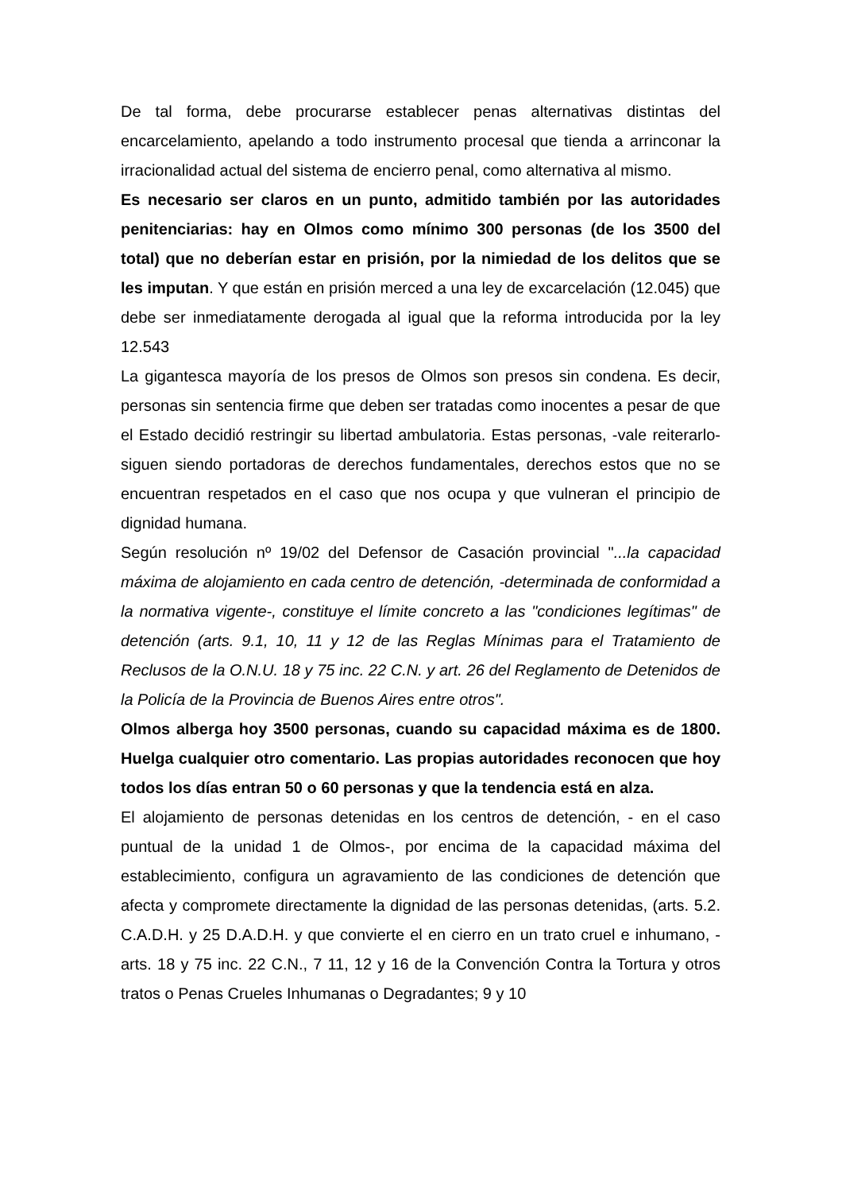De tal forma, debe procurarse establecer penas alternativas distintas del encarcelamiento, apelando a todo instrumento procesal que tienda a arrinconar la irracionalidad actual del sistema de encierro penal, como alternativa al mismo.
Es necesario ser claros en un punto, admitido también por las autoridades penitenciarias: hay en Olmos como mínimo 300 personas (de los 3500 del total) que no deberían estar en prisión, por la nimiedad de los delitos que se les imputan. Y que están en prisión merced a una ley de excarcelación (12.045) que debe ser inmediatamente derogada al igual que la reforma introducida por la ley 12.543
La gigantesca mayoría de los presos de Olmos son presos sin condena. Es decir, personas sin sentencia firme que deben ser tratadas como inocentes a pesar de que el Estado decidió restringir su libertad ambulatoria. Estas personas, -vale reiterarlo- siguen siendo portadoras de derechos fundamentales, derechos estos que no se encuentran respetados en el caso que nos ocupa y que vulneran el principio de dignidad humana.
Según resolución nº 19/02 del Defensor de Casación provincial "...la capacidad máxima de alojamiento en cada centro de detención, -determinada de conformidad a la normativa vigente-, constituye el límite concreto a las "condiciones legítimas" de detención (arts. 9.1, 10, 11 y 12 de las Reglas Mínimas para el Tratamiento de Reclusos de la O.N.U. 18 y 75 inc. 22 C.N. y art. 26 del Reglamento de Detenidos de la Policía de la Provincia de Buenos Aires entre otros".
Olmos alberga hoy 3500 personas, cuando su capacidad máxima es de 1800. Huelga cualquier otro comentario. Las propias autoridades reconocen que hoy todos los días entran 50 o 60 personas y que la tendencia está en alza.
El alojamiento de personas detenidas en los centros de detención, - en el caso puntual de la unidad 1 de Olmos-, por encima de la capacidad máxima del establecimiento, configura un agravamiento de las condiciones de detención que afecta y compromete directamente la dignidad de las personas detenidas, (arts. 5.2. C.A.D.H. y 25 D.A.D.H. y que convierte el en cierro en un trato cruel e inhumano, - arts. 18 y 75 inc. 22 C.N., 7 11, 12 y 16 de la Convención Contra la Tortura y otros tratos o Penas Crueles Inhumanas o Degradantes; 9 y 10